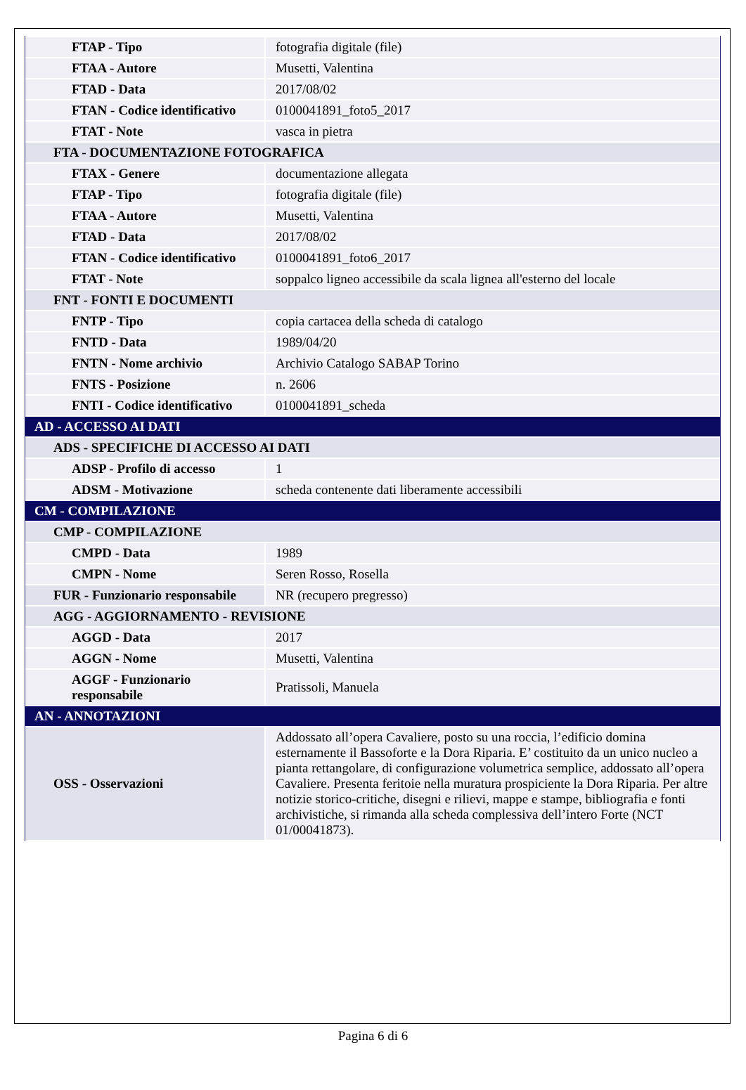| FTAP - Tipo | fotografia digitale (file) |
| FTAA - Autore | Musetti, Valentina |
| FTAD - Data | 2017/08/02 |
| FTAN - Codice identificativo | 0100041891_foto5_2017 |
| FTAT - Note | vasca in pietra |
| FTA - DOCUMENTAZIONE FOTOGRAFICA | |
| FTAX - Genere | documentazione allegata |
| FTAP - Tipo | fotografia digitale (file) |
| FTAA - Autore | Musetti, Valentina |
| FTAD - Data | 2017/08/02 |
| FTAN - Codice identificativo | 0100041891_foto6_2017 |
| FTAT - Note | soppalco ligneo accessibile da scala lignea all'esterno del locale |
| FNT - FONTI E DOCUMENTI | |
| FNTP - Tipo | copia cartacea della scheda di catalogo |
| FNTD - Data | 1989/04/20 |
| FNTN - Nome archivio | Archivio Catalogo SABAP Torino |
| FNTS - Posizione | n. 2606 |
| FNTI - Codice identificativo | 0100041891_scheda |
| AD - ACCESSO AI DATI | |
| ADS - SPECIFICHE DI ACCESSO AI DATI | |
| ADSP - Profilo di accesso | 1 |
| ADSM - Motivazione | scheda contenente dati liberamente accessibili |
| CM - COMPILAZIONE | |
| CMP - COMPILAZIONE | |
| CMPD - Data | 1989 |
| CMPN - Nome | Seren Rosso, Rosella |
| FUR - Funzionario responsabile | NR (recupero pregresso) |
| AGG - AGGIORNAMENTO - REVISIONE | |
| AGGD - Data | 2017 |
| AGGN - Nome | Musetti, Valentina |
| AGGF - Funzionario responsabile | Pratissoli, Manuela |
| AN - ANNOTAZIONI | |
| OSS - Osservazioni | Addossato all’opera Cavaliere, posto su una roccia, l’edificio domina esternamente il Bassoforte e la Dora Riparia. E’ costituito da un unico nucleo a pianta rettangolare, di configurazione volumetrica semplice, addossato all’opera Cavaliere. Presenta feritoie nella muratura prospiciente la Dora Riparia. Per altre notizie storico-critiche, disegni e rilievi, mappe e stampe, bibliografia e fonti archivistiche, si rimanda alla scheda complessiva dell’intero Forte (NCT 01/00041873). |
Pagina 6 di 6